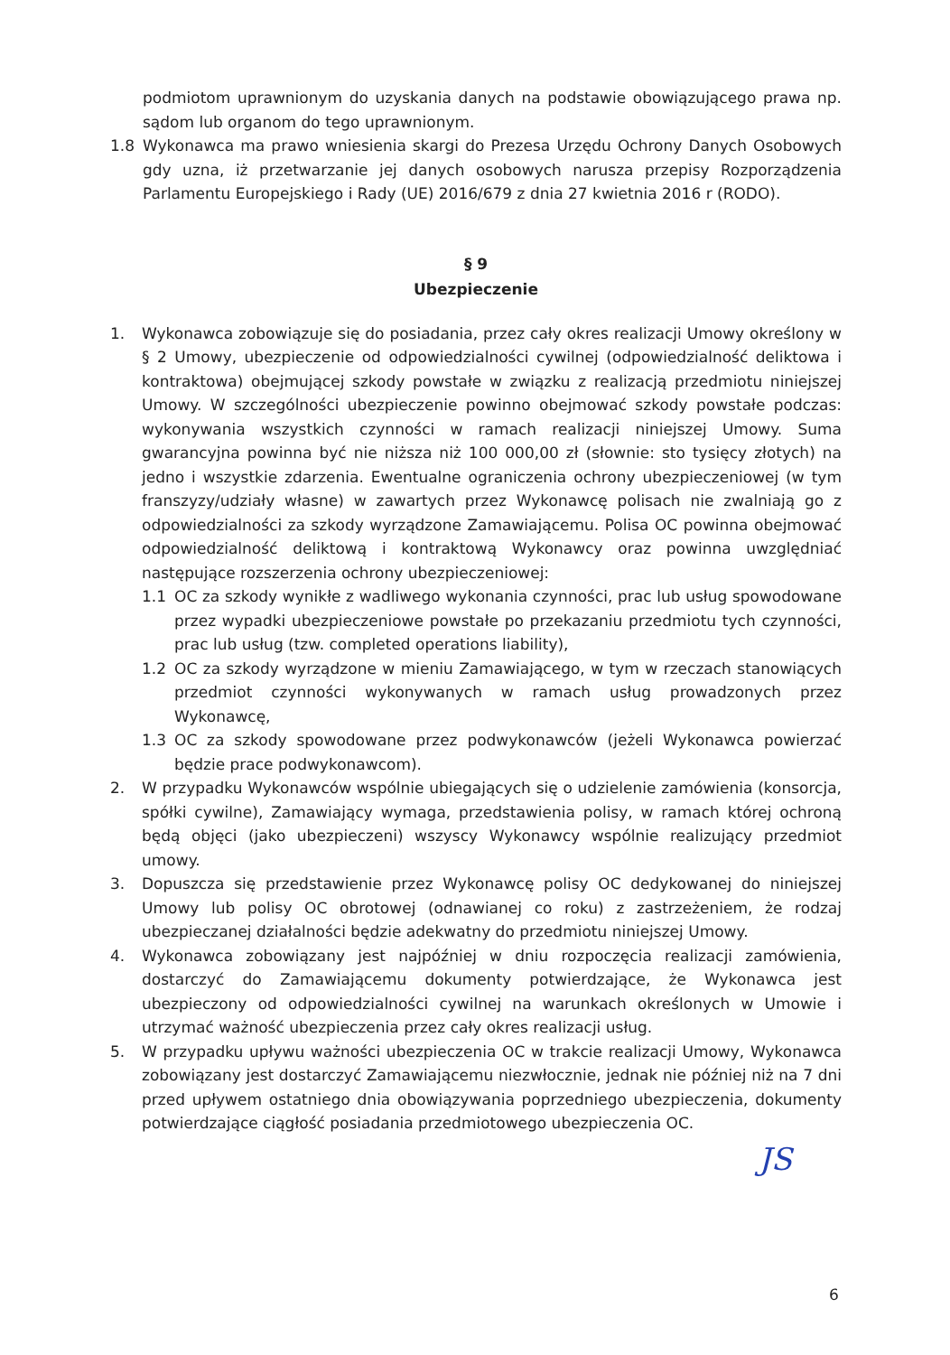podmiotom uprawnionym do uzyskania danych na podstawie obowiązującego prawa np. sądom lub organom do tego uprawnionym.
1.8 Wykonawca ma prawo wniesienia skargi do Prezesa Urzędu Ochrony Danych Osobowych gdy uzna, iż przetwarzanie jej danych osobowych narusza przepisy Rozporządzenia Parlamentu Europejskiego i Rady (UE) 2016/679 z dnia 27 kwietnia 2016 r (RODO).
§ 9
Ubezpieczenie
1. Wykonawca zobowiązuje się do posiadania, przez cały okres realizacji Umowy określony w § 2 Umowy, ubezpieczenie od odpowiedzialności cywilnej (odpowiedzialność deliktowa i kontraktowa) obejmującej szkody powstałe w związku z realizacją przedmiotu niniejszej Umowy. W szczególności ubezpieczenie powinno obejmować szkody powstałe podczas: wykonywania wszystkich czynności w ramach realizacji niniejszej Umowy. Suma gwarancyjna powinna być nie niższa niż 100 000,00 zł (słownie: sto tysięcy złotych) na jedno i wszystkie zdarzenia. Ewentualne ograniczenia ochrony ubezpieczeniowej (w tym franszyzy/udziały własne) w zawartych przez Wykonawcę polisach nie zwalniają go z odpowiedzialności za szkody wyrządzone Zamawiającemu. Polisa OC powinna obejmować odpowiedzialność deliktową i kontraktową Wykonawcy oraz powinna uwzględniać następujące rozszerzenia ochrony ubezpieczeniowej:
1.1 OC za szkody wynikłe z wadliwego wykonania czynności, prac lub usług spowodowane przez wypadki ubezpieczeniowe powstałe po przekazaniu przedmiotu tych czynności, prac lub usług (tzw. completed operations liability),
1.2 OC za szkody wyrządzone w mieniu Zamawiającego, w tym w rzeczach stanowiących przedmiot czynności wykonywanych w ramach usług prowadzonych przez Wykonawcę,
1.3 OC za szkody spowodowane przez podwykonawców (jeżeli Wykonawca powierzać będzie prace podwykonawcom).
2. W przypadku Wykonawców wspólnie ubiegających się o udzielenie zamówienia (konsorcja, spółki cywilne), Zamawiający wymaga, przedstawienia polisy, w ramach której ochroną będą objęci (jako ubezpieczeni) wszyscy Wykonawcy wspólnie realizujący przedmiot umowy.
3. Dopuszcza się przedstawienie przez Wykonawcę polisy OC dedykowanej do niniejszej Umowy lub polisy OC obrotowej (odnawianej co roku) z zastrzeżeniem, że rodzaj ubezpieczanej działalności będzie adekwatny do przedmiotu niniejszej Umowy.
4. Wykonawca zobowiązany jest najpóźniej w dniu rozpoczęcia realizacji zamówienia, dostarczyć do Zamawiającemu dokumenty potwierdzające, że Wykonawca jest ubezpieczony od odpowiedzialności cywilnej na warunkach określonych w Umowie i utrzymać ważność ubezpieczenia przez cały okres realizacji usług.
5. W przypadku upływu ważności ubezpieczenia OC w trakcie realizacji Umowy, Wykonawca zobowiązany jest dostarczyć Zamawiającemu niezwłocznie, jednak nie później niż na 7 dni przed upływem ostatniego dnia obowiązywania poprzedniego ubezpieczenia, dokumenty potwierdzające ciągłość posiadania przedmiotowego ubezpieczenia OC.
JS
6